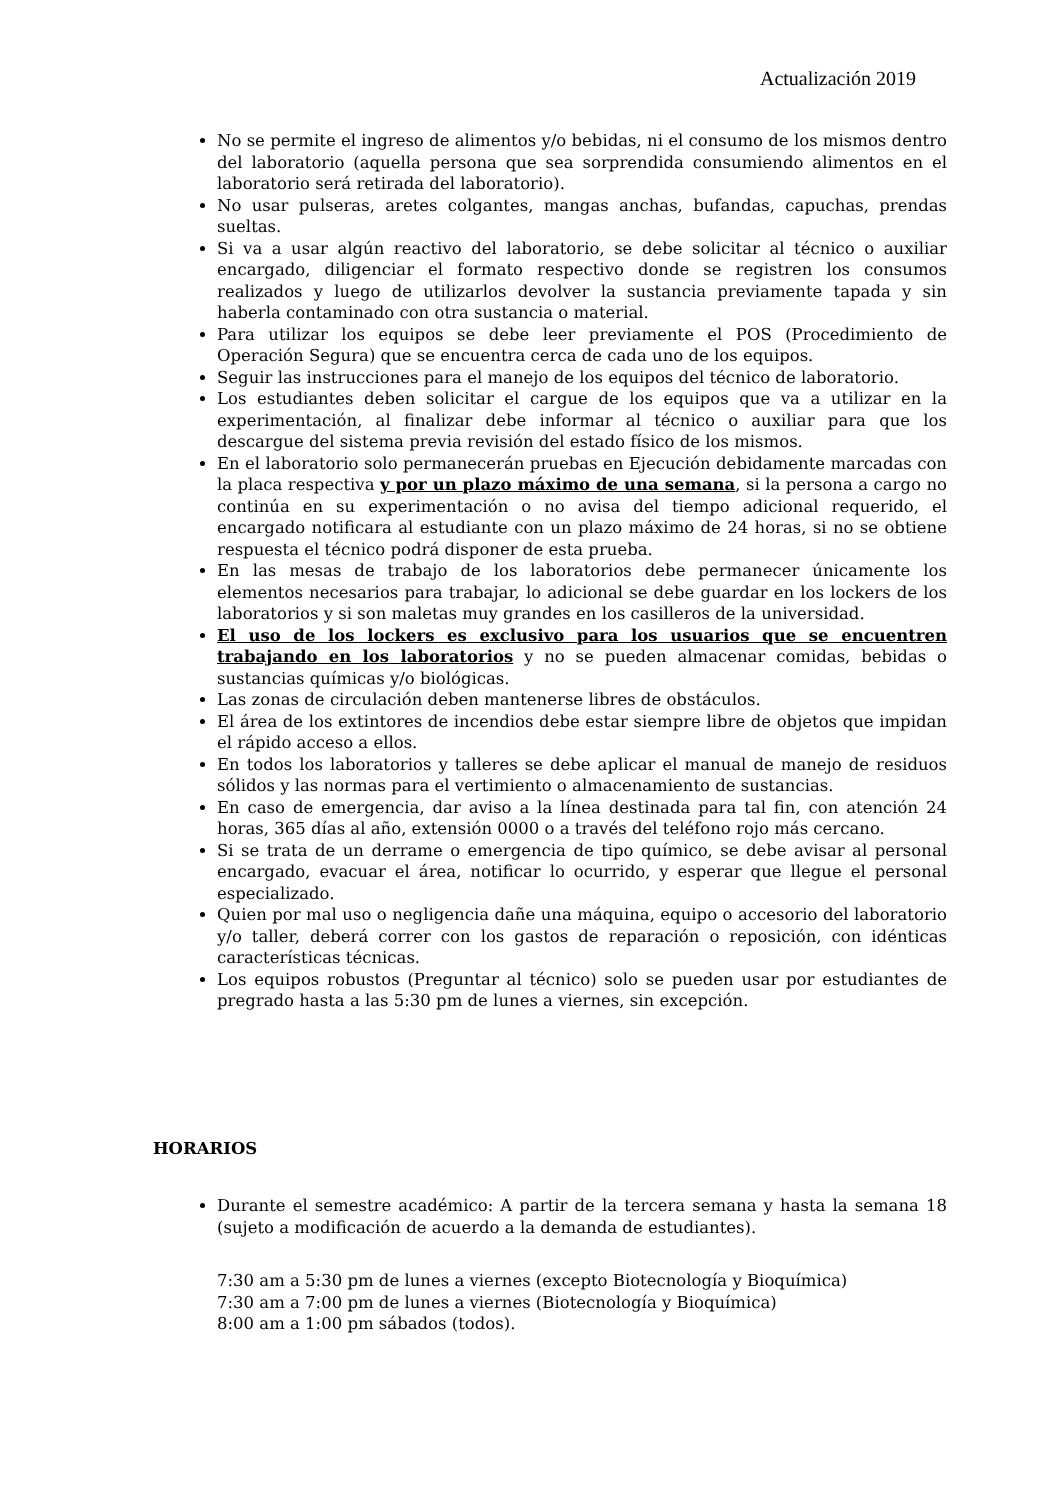Actualización 2019
No se permite el ingreso de alimentos y/o bebidas, ni el consumo de los mismos dentro del laboratorio (aquella persona que sea sorprendida consumiendo alimentos en el laboratorio será retirada del laboratorio).
No usar pulseras, aretes colgantes, mangas anchas, bufandas, capuchas, prendas sueltas.
Si va a usar algún reactivo del laboratorio, se debe solicitar al técnico o auxiliar encargado, diligenciar el formato respectivo donde se registren los consumos realizados y luego de utilizarlos devolver la sustancia previamente tapada y sin haberla contaminado con otra sustancia o material.
Para utilizar los equipos se debe leer previamente el POS (Procedimiento de Operación Segura) que se encuentra cerca de cada uno de los equipos.
Seguir las instrucciones para el manejo de los equipos del técnico de laboratorio.
Los estudiantes deben solicitar el cargue de los equipos que va a utilizar en la experimentación, al finalizar debe informar al técnico o auxiliar para que los descargue del sistema previa revisión del estado físico de los mismos.
En el laboratorio solo permanecerán pruebas en Ejecución debidamente marcadas con la placa respectiva y por un plazo máximo de una semana, si la persona a cargo no continúa en su experimentación o no avisa del tiempo adicional requerido, el encargado notificara al estudiante con un plazo máximo de 24 horas, si no se obtiene respuesta el técnico podrá disponer de esta prueba.
En las mesas de trabajo de los laboratorios debe permanecer únicamente los elementos necesarios para trabajar, lo adicional se debe guardar en los lockers de los laboratorios y si son maletas muy grandes en los casilleros de la universidad.
El uso de los lockers es exclusivo para los usuarios que se encuentren trabajando en los laboratorios y no se pueden almacenar comidas, bebidas o sustancias químicas y/o biológicas.
Las zonas de circulación deben mantenerse libres de obstáculos.
El área de los extintores de incendios debe estar siempre libre de objetos que impidan el rápido acceso a ellos.
En todos los laboratorios y talleres se debe aplicar el manual de manejo de residuos sólidos y las normas para el vertimiento o almacenamiento de sustancias.
En caso de emergencia, dar aviso a la línea destinada para tal fin, con atención 24 horas, 365 días al año, extensión 0000 o a través del teléfono rojo más cercano.
Si se trata de un derrame o emergencia de tipo químico, se debe avisar al personal encargado, evacuar el área, notificar lo ocurrido, y esperar que llegue el personal especializado.
Quien por mal uso o negligencia dañe una máquina, equipo o accesorio del laboratorio y/o taller, deberá correr con los gastos de reparación o reposición, con idénticas características técnicas.
Los equipos robustos (Preguntar al técnico) solo se pueden usar por estudiantes de pregrado hasta a las 5:30 pm de lunes a viernes, sin excepción.
HORARIOS
Durante el semestre académico: A partir de la tercera semana y hasta la semana 18 (sujeto a modificación de acuerdo a la demanda de estudiantes).
7:30 am a 5:30 pm de lunes a viernes (excepto Biotecnología y Bioquímica)
7:30 am a 7:00 pm de lunes a viernes (Biotecnología y Bioquímica)
8:00 am a 1:00 pm sábados (todos).